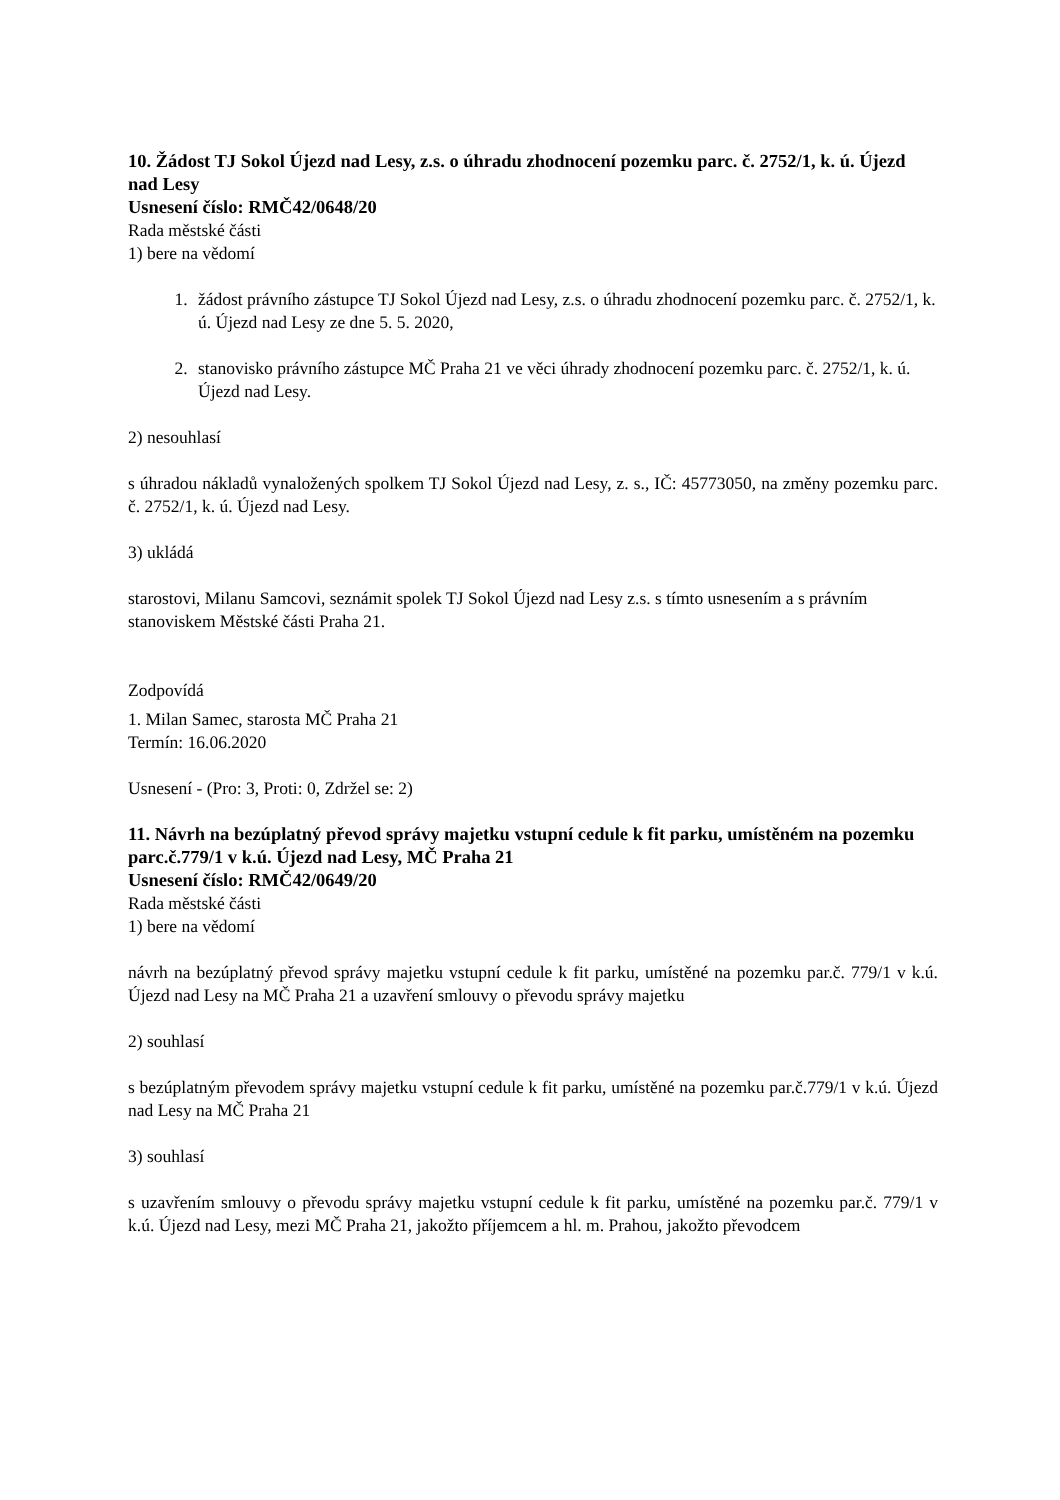10. Žádost TJ Sokol Újezd nad Lesy, z.s. o úhradu zhodnocení pozemku parc. č. 2752/1, k. ú. Újezd nad Lesy
Usnesení číslo: RMČ42/0648/20
Rada městské části
1) bere na vědomí
1. žádost právního zástupce TJ Sokol Újezd nad Lesy, z.s. o úhradu zhodnocení pozemku parc. č. 2752/1, k. ú. Újezd nad Lesy ze dne 5. 5. 2020,
2. stanovisko právního zástupce MČ Praha 21 ve věci úhrady zhodnocení pozemku parc. č. 2752/1, k. ú. Újezd nad Lesy.
2) nesouhlasí
s úhradou nákladů vynaložených spolkem TJ Sokol Újezd nad Lesy, z. s., IČ: 45773050, na změny pozemku parc. č. 2752/1, k. ú. Újezd nad Lesy.
3) ukládá
starostovi, Milanu Samcovi, seznámit spolek TJ Sokol Újezd nad Lesy z.s. s tímto usnesením a s právním stanoviskem Městské části Praha 21.
Zodpovídá
1. Milan Samec, starosta MČ Praha 21
Termín: 16.06.2020
Usnesení - (Pro: 3, Proti: 0, Zdržel se: 2)
11. Návrh na bezúplatný převod správy majetku vstupní cedule k fit parku, umístěném na pozemku parc.č.779/1 v k.ú. Újezd nad Lesy, MČ Praha 21
Usnesení číslo: RMČ42/0649/20
Rada městské části
1) bere na vědomí
návrh na bezúplatný převod správy majetku vstupní cedule k fit parku, umístěné na pozemku par.č. 779/1 v k.ú. Újezd nad Lesy na MČ Praha 21 a uzavření smlouvy o převodu správy majetku
2) souhlasí
s bezúplatným převodem správy majetku vstupní cedule k fit parku, umístěné na pozemku par.č.779/1 v k.ú. Újezd nad Lesy na MČ Praha 21
3) souhlasí
s uzavřením smlouvy o převodu správy majetku vstupní cedule k fit parku, umístěné na pozemku par.č. 779/1 v k.ú. Újezd nad Lesy, mezi MČ Praha 21, jakožto příjemcem a hl. m. Prahou, jakožto převodcem